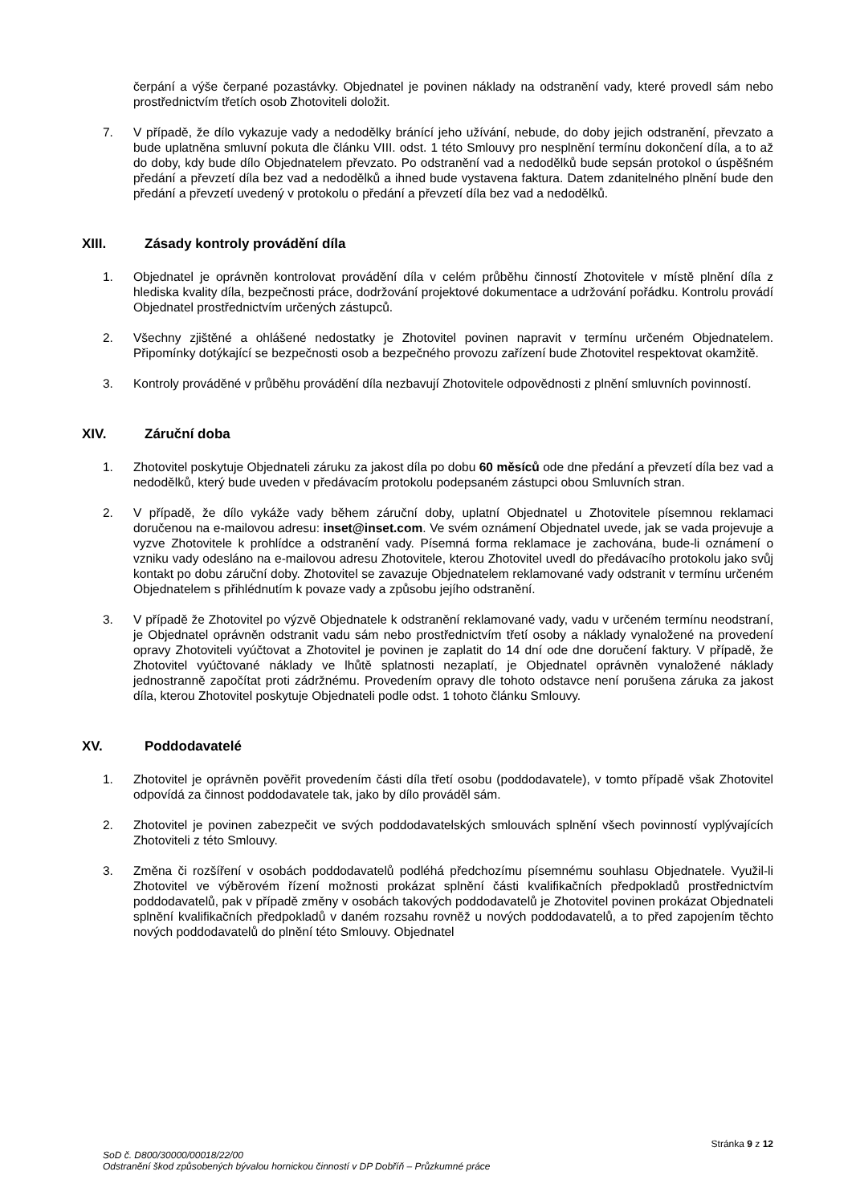čerpání a výše čerpané pozastávky. Objednatel je povinen náklady na odstranění vady, které provedl sám nebo prostřednictvím třetích osob Zhotoviteli doložit.
7. V případě, že dílo vykazuje vady a nedodělky bránící jeho užívání, nebude, do doby jejich odstranění, převzato a bude uplatněna smluvní pokuta dle článku VIII. odst. 1 této Smlouvy pro nesplnění termínu dokončení díla, a to až do doby, kdy bude dílo Objednatelem převzato. Po odstranění vad a nedodělků bude sepsán protokol o úspěšném předání a převzetí díla bez vad a nedodělků a ihned bude vystavena faktura. Datem zdanitelného plnění bude den předání a převzetí uvedený v protokolu o předání a převzetí díla bez vad a nedodělků.
XIII. Zásady kontroly provádění díla
1. Objednatel je oprávněn kontrolovat provádění díla v celém průběhu činností Zhotovitele v místě plnění díla z hlediska kvality díla, bezpečnosti práce, dodržování projektové dokumentace a udržování pořádku. Kontrolu provádí Objednatel prostřednictvím určených zástupců.
2. Všechny zjištěné a ohlášené nedostatky je Zhotovitel povinen napravit v termínu určeném Objednatelem. Připomínky dotýkající se bezpečnosti osob a bezpečného provozu zařízení bude Zhotovitel respektovat okamžitě.
3. Kontroly prováděné v průběhu provádění díla nezbavují Zhotovitele odpovědnosti z plnění smluvních povinností.
XIV. Záruční doba
1. Zhotovitel poskytuje Objednateli záruku za jakost díla po dobu 60 měsíců ode dne předání a převzetí díla bez vad a nedodělků, který bude uveden v předávacím protokolu podepsaném zástupci obou Smluvních stran.
2. V případě, že dílo vykáže vady během záruční doby, uplatní Objednatel u Zhotovitele písemnou reklamaci doručenou na e-mailovou adresu: inset@inset.com. Ve svém oznámení Objednatel uvede, jak se vada projevuje a vyzve Zhotovitele k prohlídce a odstranění vady. Písemná forma reklamace je zachována, bude-li oznámení o vzniku vady odesláno na e-mailovou adresu Zhotovitele, kterou Zhotovitel uvedl do předávacího protokolu jako svůj kontakt po dobu záruční doby. Zhotovitel se zavazuje Objednatelem reklamované vady odstranit v termínu určeném Objednatelem s přihlédnutím k povaze vady a způsobu jejího odstranění.
3. V případě že Zhotovitel po výzvě Objednatele k odstranění reklamované vady, vadu v určeném termínu neodstraní, je Objednatel oprávněn odstranit vadu sám nebo prostřednictvím třetí osoby a náklady vynaložené na provedení opravy Zhotoviteli vyúčtovat a Zhotovitel je povinen je zaplatit do 14 dní ode dne doručení faktury. V případě, že Zhotovitel vyúčtované náklady ve lhůtě splatnosti nezaplatí, je Objednatel oprávněn vynaložené náklady jednostranně započítat proti zádržnému. Provedením opravy dle tohoto odstavce není porušena záruka za jakost díla, kterou Zhotovitel poskytuje Objednateli podle odst. 1 tohoto článku Smlouvy.
XV. Poddodavatelé
1. Zhotovitel je oprávněn pověřit provedením části díla třetí osobu (poddodavatele), v tomto případě však Zhotovitel odpovídá za činnost poddodavatele tak, jako by dílo prováděl sám.
2. Zhotovitel je povinen zabezpečit ve svých poddodavatelských smlouvách splnění všech povinností vyplývajících Zhotoviteli z této Smlouvy.
3. Změna či rozšíření v osobách poddodavatelů podléhá předchozímu písemnému souhlasu Objednatele. Využil-li Zhotovitel ve výběrovém řízení možnosti prokázat splnění části kvalifikačních předpokladů prostřednictvím poddodavatelů, pak v případě změny v osobách takových poddodavatelů je Zhotovitel povinen prokázat Objednateli splnění kvalifikačních předpokladů v daném rozsahu rovněž u nových poddodavatelů, a to před zapojením těchto nových poddodavatelů do plnění této Smlouvy. Objednatel
Stránka 9 z 12
SoD č. D800/30000/00018/22/00
Odstranění škod způsobených bývalou hornickou činností v DP Dobříň – Průzkumné práce